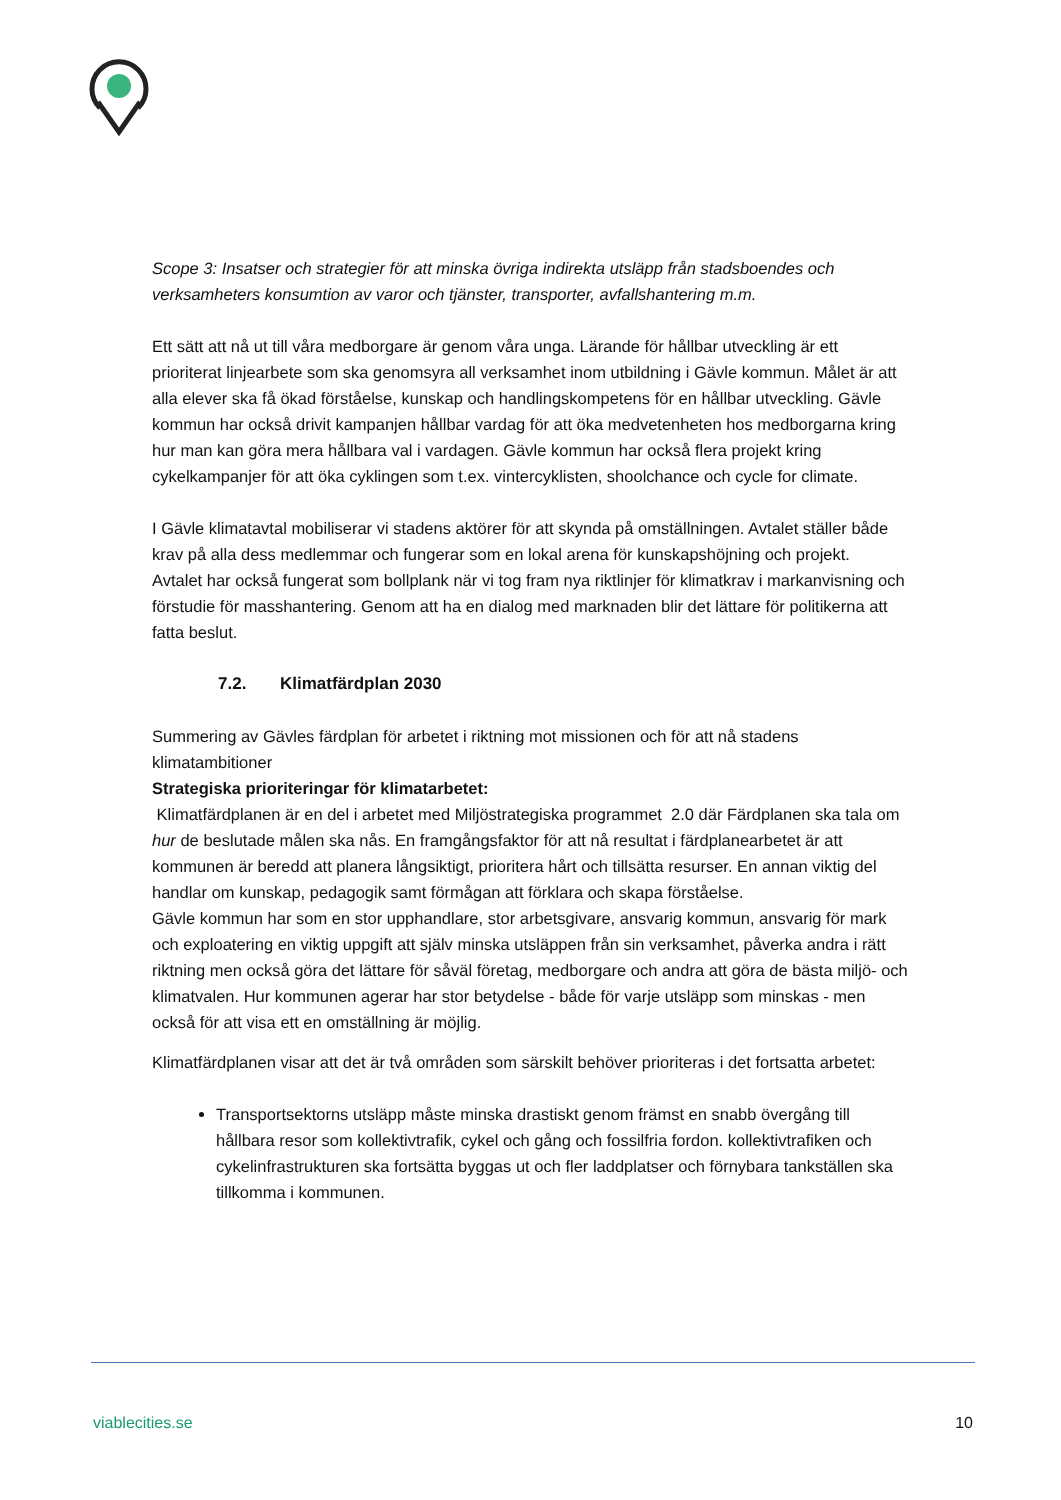Scope 3: Insatser och strategier för att minska övriga indirekta utsläpp från stadsboendes och verksamheters konsumtion av varor och tjänster, transporter, avfallshantering m.m.
Ett sätt att nå ut till våra medborgare är genom våra unga. Lärande för hållbar utveckling är ett prioriterat linjearbete som ska genomsyra all verksamhet inom utbildning i Gävle kommun. Målet är att alla elever ska få ökad förståelse, kunskap och handlingskompetens för en hållbar utveckling. Gävle kommun har också drivit kampanjen hållbar vardag för att öka medvetenheten hos medborgarna kring hur man kan göra mera hållbara val i vardagen. Gävle kommun har också flera projekt kring cykelkampanjer för att öka cyklingen som t.ex. vintercyklisten, shoolchance och cycle for climate.
I Gävle klimatavtal mobiliserar vi stadens aktörer för att skynda på omställningen. Avtalet ställer både krav på alla dess medlemmar och fungerar som en lokal arena för kunskapshöjning och projekt.
Avtalet har också fungerat som bollplank när vi tog fram nya riktlinjer för klimatkrav i markanvisning och förstudie för masshantering. Genom att ha en dialog med marknaden blir det lättare för politikerna att fatta beslut.
7.2. Klimatfärdplan 2030
Summering av Gävles färdplan för arbetet i riktning mot missionen och för att nå stadens klimatambitioner
Strategiska prioriteringar för klimatarbetet:
Klimatfärdplanen är en del i arbetet med Miljöstrategiska programmet 2.0 där Färdplanen ska tala om hur de beslutade målen ska nås. En framgångsfaktor för att nå resultat i färdplanearbetet är att kommunen är beredd att planera långsiktigt, prioritera hårt och tillsätta resurser. En annan viktig del handlar om kunskap, pedagogik samt förmågan att förklara och skapa förståelse.
Gävle kommun har som en stor upphandlare, stor arbetsgivare, ansvarig kommun, ansvarig för mark och exploatering en viktig uppgift att själv minska utsläppen från sin verksamhet, påverka andra i rätt riktning men också göra det lättare för såväl företag, medborgare och andra att göra de bästa miljö- och klimatvalen. Hur kommunen agerar har stor betydelse - både för varje utsläpp som minskas - men också för att visa ett en omställning är möjlig.
Klimatfärdplanen visar att det är två områden som särskilt behöver prioriteras i det fortsatta arbetet:
Transportsektorns utsläpp måste minska drastiskt genom främst en snabb övergång till hållbara resor som kollektivtrafik, cykel och gång och fossilfria fordon. kollektivtrafiken och cykelinfrastrukturen ska fortsätta byggas ut och fler laddplatser och förnybara tankställen ska tillkomma i kommunen.
viablecities.se 10